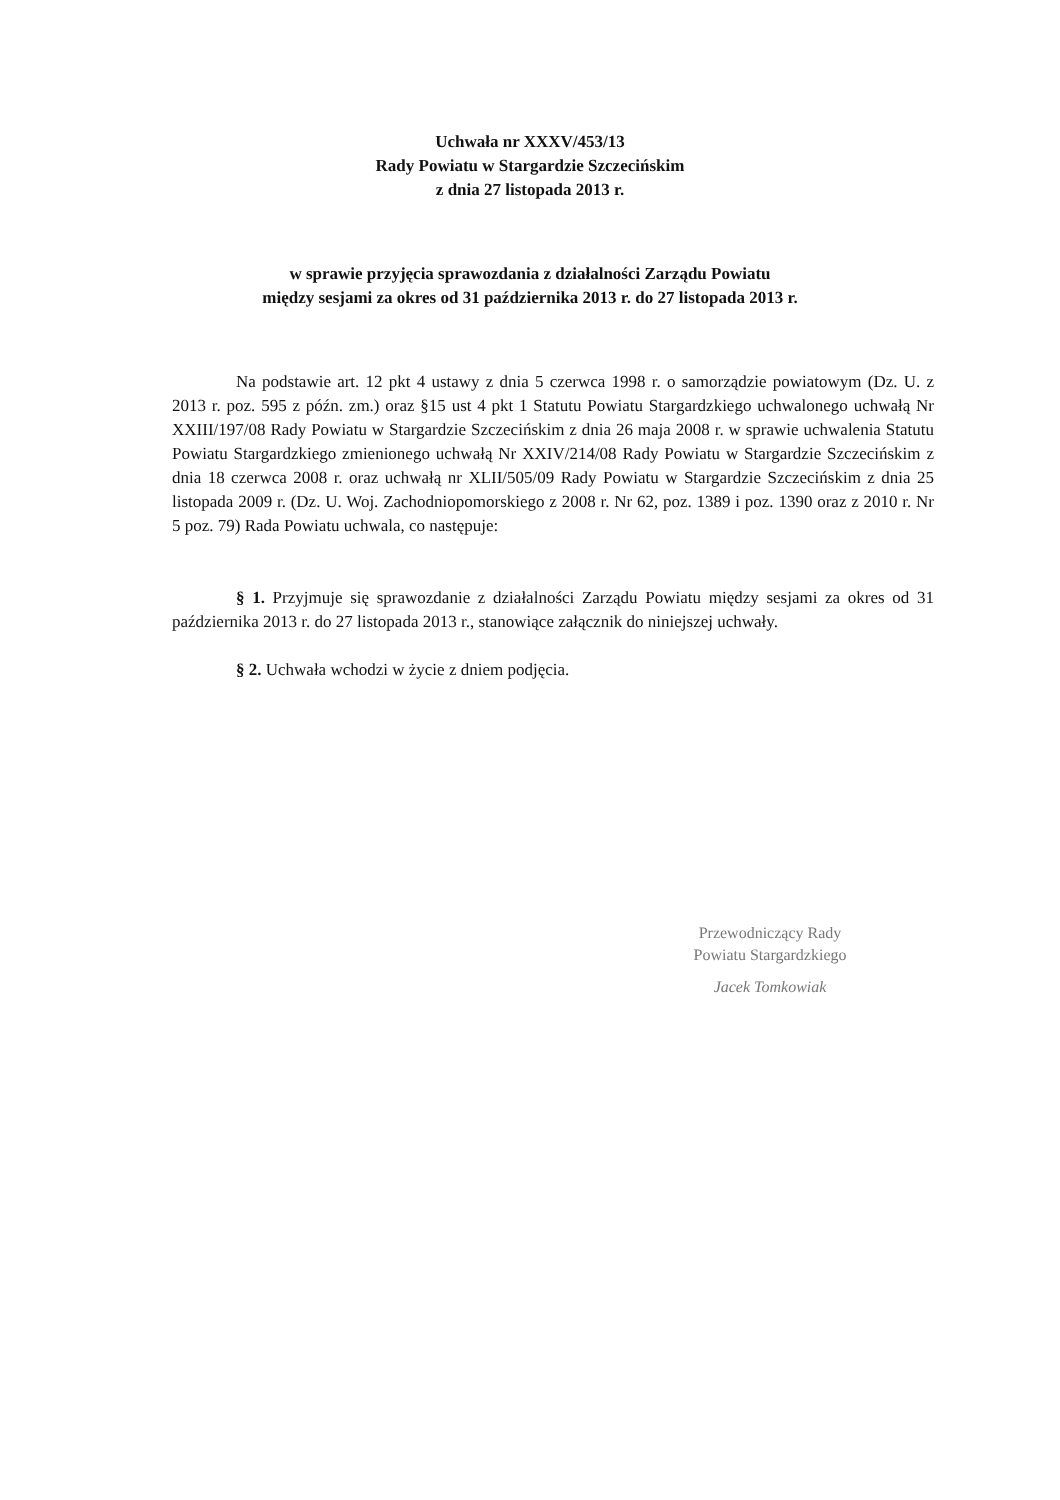Uchwała nr XXXV/453/13
Rady Powiatu w Stargardzie Szczecińskim
z dnia 27 listopada 2013 r.
w sprawie przyjęcia sprawozdania z działalności Zarządu Powiatu
między sesjami za okres od 31 października 2013 r. do 27 listopada 2013 r.
Na podstawie art. 12 pkt 4 ustawy z dnia 5 czerwca 1998 r. o samorządzie powiatowym (Dz. U. z 2013 r. poz. 595 z późn. zm.) oraz §15 ust 4 pkt 1 Statutu Powiatu Stargardzkiego uchwalonego uchwałą Nr XXIII/197/08 Rady Powiatu w Stargardzie Szczecińskim z dnia 26 maja 2008 r. w sprawie uchwalenia Statutu Powiatu Stargardzkiego zmienionego uchwałą Nr XXIV/214/08 Rady Powiatu w Stargardzie Szczecińskim z dnia 18 czerwca 2008 r. oraz uchwałą nr XLII/505/09 Rady Powiatu w Stargardzie Szczecińskim z dnia 25 listopada 2009 r. (Dz. U. Woj. Zachodniopomorskiego z 2008 r. Nr 62, poz. 1389 i poz. 1390 oraz z 2010 r. Nr 5 poz. 79) Rada Powiatu uchwala, co następuje:
§ 1. Przyjmuje się sprawozdanie z działalności Zarządu Powiatu między sesjami za okres od 31 października 2013 r. do 27 listopada 2013 r., stanowiące załącznik do niniejszej uchwały.
§ 2. Uchwała wchodzi w życie z dniem podjęcia.
Przewodniczący Rady
Powiatu Stargardzkiego
Jacek Tomkowiak